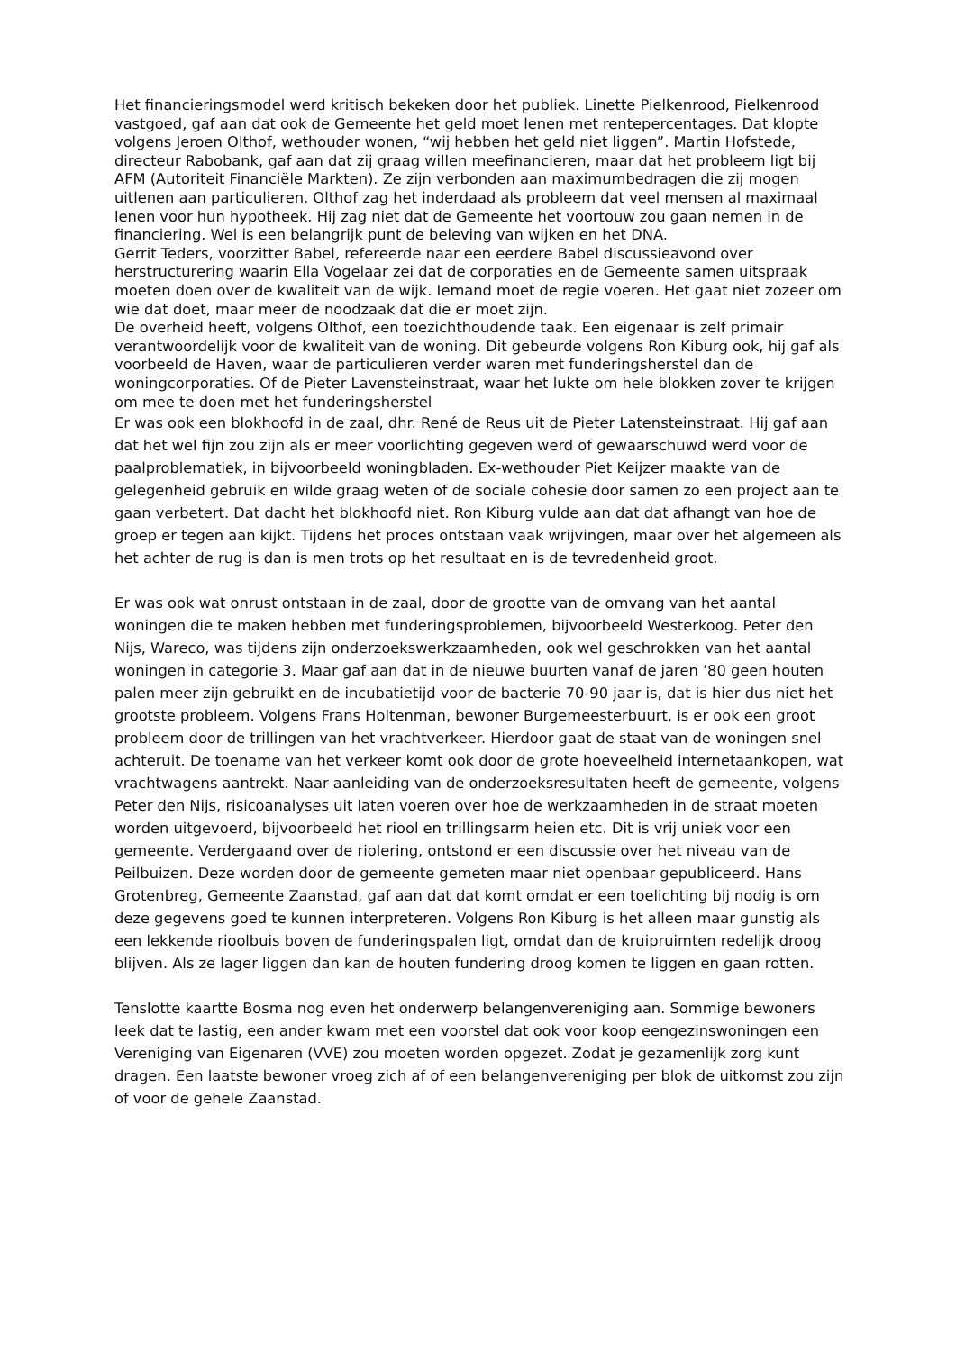Het financieringsmodel werd kritisch bekeken door het publiek. Linette Pielkenrood, Pielkenrood vastgoed, gaf aan dat ook de Gemeente het geld moet lenen met rentepercentages. Dat klopte volgens Jeroen Olthof, wethouder wonen, “wij hebben het geld niet liggen”. Martin Hofstede, directeur Rabobank, gaf aan dat zij graag willen meefinancieren, maar dat het probleem ligt bij AFM (Autoriteit Financiële Markten). Ze zijn verbonden aan maximumbedragen die zij mogen uitlenen aan particulieren. Olthof zag het inderdaad als probleem dat veel mensen al maximaal lenen voor hun hypotheek. Hij zag niet dat de Gemeente het voortouw zou gaan nemen in de financiering. Wel is een belangrijk punt de beleving van wijken en het DNA.
Gerrit Teders, voorzitter Babel, refereerde naar een eerdere Babel discussieavond over herstructurering waarin Ella Vogelaar zei dat de corporaties en de Gemeente samen uitspraak moeten doen over de kwaliteit van de wijk. Iemand moet de regie voeren. Het gaat niet zozeer om wie dat doet, maar meer de noodzaak dat die er moet zijn.
De overheid heeft, volgens Olthof, een toezichthoudende taak. Een eigenaar is zelf primair verantwoordelijk voor de kwaliteit van de woning. Dit gebeurde volgens Ron Kiburg ook, hij gaf als voorbeeld de Haven, waar de particulieren verder waren met funderingsherstel dan de woningcorporaties. Of de Pieter Lavensteinstraat, waar het lukte om hele blokken zover te krijgen om mee te doen met het funderingsherstel
Er was ook een blokhoofd in de zaal, dhr. René de Reus uit de Pieter Latensteinstraat. Hij gaf aan dat het wel fijn zou zijn als er meer voorlichting gegeven werd of gewaarschuwd werd voor de paalproblematiek, in bijvoorbeeld woningbladen. Ex-wethouder Piet Keijzer maakte van de gelegenheid gebruik en wilde graag weten of de sociale cohesie door samen zo een project aan te gaan verbetert. Dat dacht het blokhoofd niet. Ron Kiburg vulde aan dat dat afhangt van hoe de groep er tegen aan kijkt. Tijdens het proces ontstaan vaak wrijvingen, maar over het algemeen als het achter de rug is dan is men trots op het resultaat en is de tevredenheid groot.
Er was ook wat onrust ontstaan in de zaal, door de grootte van de omvang van het aantal woningen die te maken hebben met funderingsproblemen, bijvoorbeeld Westerkoog. Peter den Nijs, Wareco, was tijdens zijn onderzoekswerkzaamheden, ook wel geschrokken van het aantal woningen in categorie 3. Maar gaf aan dat in de nieuwe buurten vanaf de jaren ’80 geen houten palen meer zijn gebruikt en de incubatietijd voor de bacterie 70-90 jaar is, dat is hier dus niet het grootste probleem. Volgens Frans Holtenman, bewoner Burgemeesterbuurt, is er ook een groot probleem door de trillingen van het vrachtverkeer. Hierdoor gaat de staat van de woningen snel achteruit. De toename van het verkeer komt ook door de grote hoeveelheid internetaankopen, wat vrachtwagens aantrekt. Naar aanleiding van de onderzoeksresultaten heeft de gemeente, volgens Peter den Nijs, risicoanalyses uit laten voeren over hoe de werkzaamheden in de straat moeten worden uitgevoerd, bijvoorbeeld het riool en trillingsarm heien etc. Dit is vrij uniek voor een gemeente. Verdergaand over de riolering, ontstond er een discussie over het niveau van de Peilbuizen. Deze worden door de gemeente gemeten maar niet openbaar gepubliceerd. Hans Grotenbreg, Gemeente Zaanstad, gaf aan dat dat komt omdat er een toelichting bij nodig is om deze gegevens goed te kunnen interpreteren. Volgens Ron Kiburg is het alleen maar gunstig als een lekkende rioolbuis boven de funderingspalen ligt, omdat dan de kruipruimten redelijk droog blijven. Als ze lager liggen dan kan de houten fundering droog komen te liggen en gaan rotten.
Tenslotte kaartte Bosma nog even het onderwerp belangenvereniging aan. Sommige bewoners leek dat te lastig, een ander kwam met een voorstel dat ook voor koop eengezinswoningen een Vereniging van Eigenaren (VVE) zou moeten worden opgezet. Zodat je gezamenlijk zorg kunt dragen. Een laatste bewoner vroeg zich af of een belangenvereniging per blok de uitkomst zou zijn of voor de gehele Zaanstad.